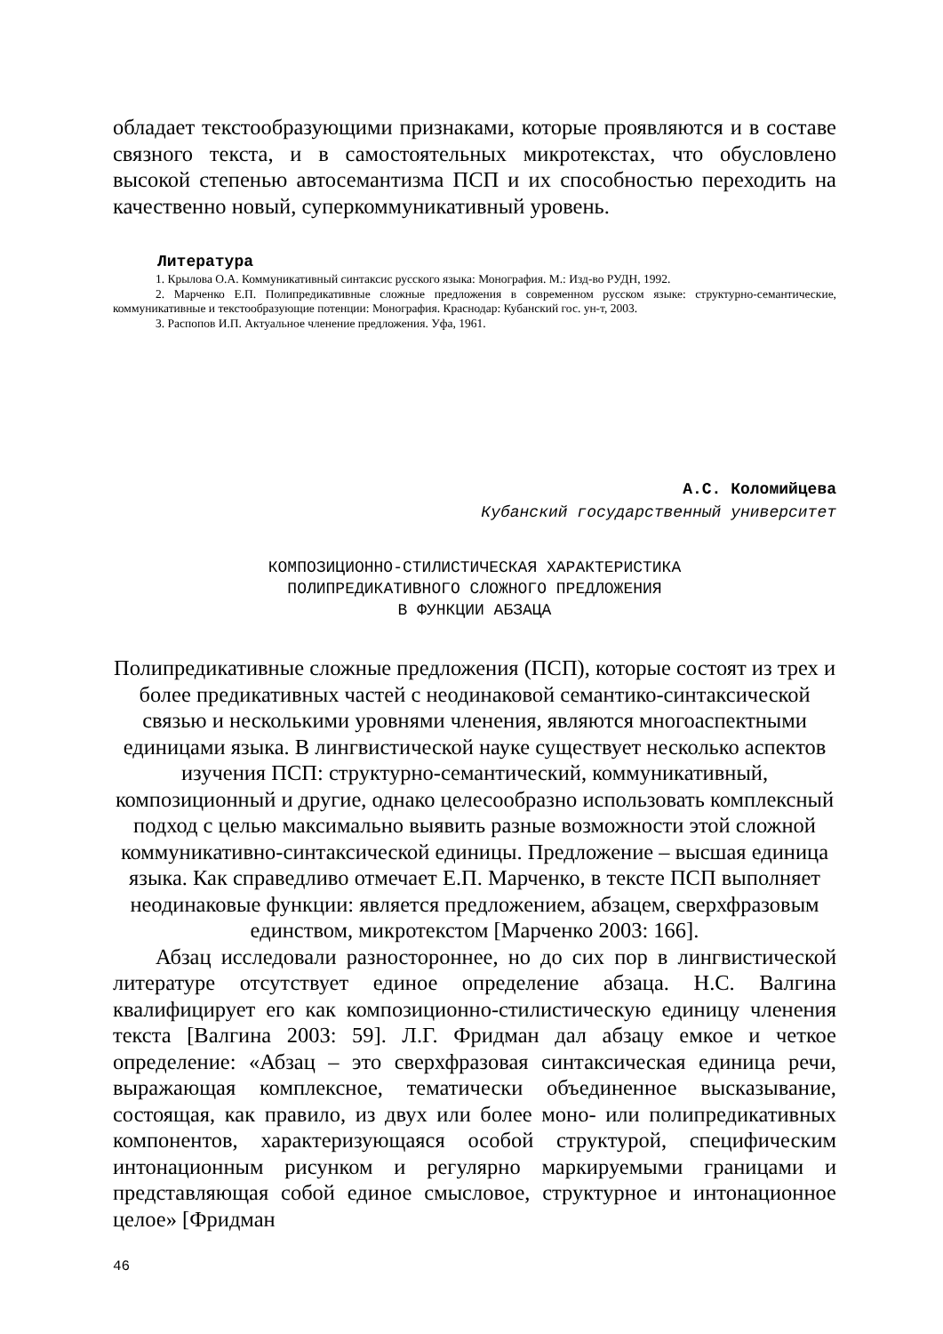обладает текстообразующими признаками, которые проявляются и в составе связного текста, и в самостоятельных микротекстах, что обусловлено высокой степенью автосемантизма ПСП и их способностью переходить на качественно новый, суперкоммуникативный уровень.
Литература
1. Крылова О.А. Коммуникативный синтаксис русского языка: Монография. М.: Изд-во РУДН, 1992.
2. Марченко Е.П. Полипредикативные сложные предложения в современном русском языке: структурно-семантические, коммуникативные и текстообразующие потенции: Монография. Краснодар: Кубанский гос. ун-т, 2003.
3. Распопов И.П. Актуальное членение предложения. Уфа, 1961.
А.С. Коломийцева
Кубанский государственный университет
КОМПОЗИЦИОННО-СТИЛИСТИЧЕСКАЯ ХАРАКТЕРИСТИКА
ПОЛИПРЕДИКАТИВНОГО СЛОЖНОГО ПРЕДЛОЖЕНИЯ
В ФУНКЦИИ АБЗАЦА
Полипредикативные сложные предложения (ПСП), которые состоят из трех и более предикативных частей с неодинаковой семантико-синтаксической связью и несколькими уровнями членения, являются многоаспектными единицами языка. В лингвистической науке существует несколько аспектов изучения ПСП: структурно-семантический, коммуникативный, композиционный и другие, однако целесообразно использовать комплексный подход с целью максимально выявить разные возможности этой сложной коммуникативно-синтаксической единицы. Предложение – высшая единица языка. Как справедливо отмечает Е.П. Марченко, в тексте ПСП выполняет неодинаковые функции: является предложением, абзацем, сверхфразовым единством, микротекстом [Марченко 2003: 166].
Абзац исследовали разностороннее, но до сих пор в лингвистической литературе отсутствует единое определение абзаца. Н.С. Валгина квалифицирует его как композиционно-стилистическую единицу членения текста [Валгина 2003: 59]. Л.Г. Фридман дал абзацу емкое и четкое определение: «Абзац – это сверхфразовая синтаксическая единица речи, выражающая комплексное, тематически объединенное высказывание, состоящая, как правило, из двух или более моно- или полипредикативных компонентов, характеризующаяся особой структурой, специфическим интонационным рисунком и регулярно маркируемыми границами и представляющая собой единое смысловое, структурное и интонационное целое» [Фридман
46